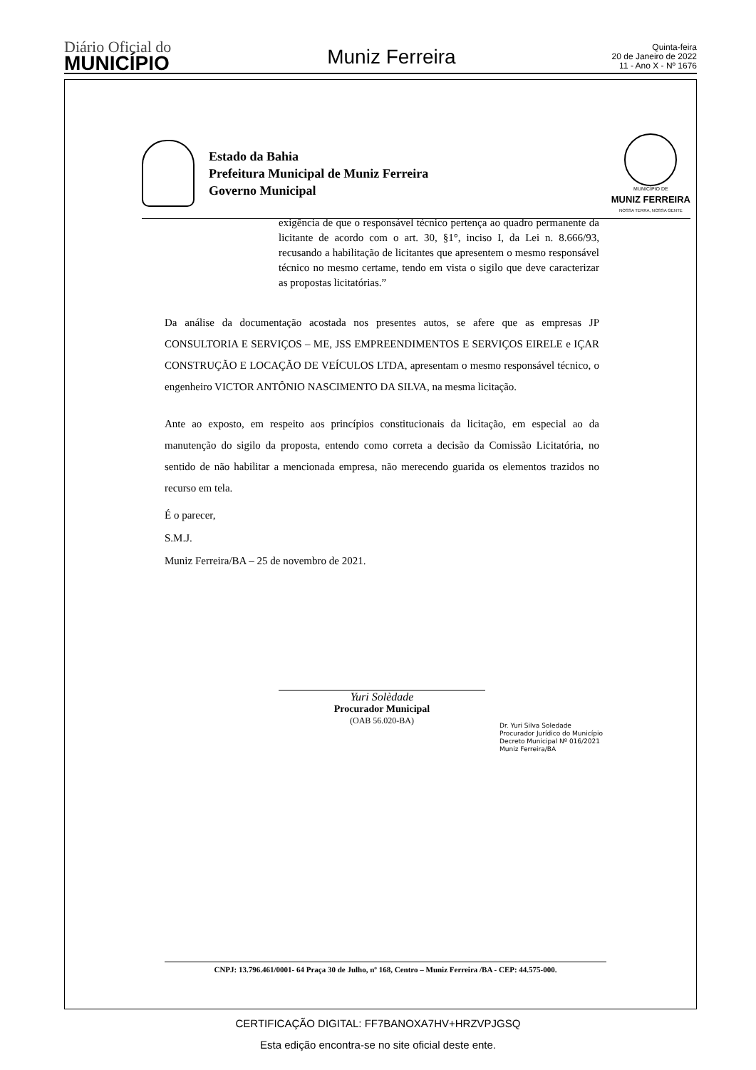Diário Oficial do
MUNICÍPIO
Muniz Ferreira
Quinta-feira
20 de Janeiro de 2022
11 - Ano X - Nº 1676
Estado da Bahia
Prefeitura Municipal de Muniz Ferreira
Governo Municipal
MUNICÍPIO DE
MUNIZ FERREIRA
NOSSA TERRA, NOSSA GENTE
exigência de que o responsável técnico pertença ao quadro permanente da licitante de acordo com o art. 30, §1°, inciso I, da Lei n. 8.666/93, recusando a habilitação de licitantes que apresentem o mesmo responsável técnico no mesmo certame, tendo em vista o sigilo que deve caracterizar as propostas licitatórias.”
Da análise da documentação acostada nos presentes autos, se afere que as empresas JP CONSULTORIA E SERVIÇOS – ME, JSS EMPREENDIMENTOS E SERVIÇOS EIRELE e IÇAR CONSTRUÇÃO E LOCAÇÃO DE VEÍCULOS LTDA, apresentam o mesmo responsável técnico, o engenheiro VICTOR ANTÔNIO NASCIMENTO DA SILVA, na mesma licitação.
Ante ao exposto, em respeito aos princípios constitucionais da licitação, em especial ao da manutenção do sigilo da proposta, entendo como correta a decisão da Comissão Licitatória, no sentido de não habilitar a mencionada empresa, não merecendo guarida os elementos trazidos no recurso em tela.
É o parecer,
S.M.J.
Muniz Ferreira/BA – 25 de novembro de 2021.
Yuri Solèdade
Procurador Municipal
(OAB 56.020-BA)
Dr. Yuri Silva Soledade
Procurador Jurídico do Município
Decreto Municipal Nº 016/2021
Muniz Ferreira/BA
CNPJ: 13.796.461/0001- 64 Praça 30 de Julho, nº 168, Centro – Muniz Ferreira /BA - CEP: 44.575-000.
CERTIFICAÇÃO DIGITAL: FF7BANOXA7HV+HRZVPJGSQ
Esta edição encontra-se no site oficial deste ente.